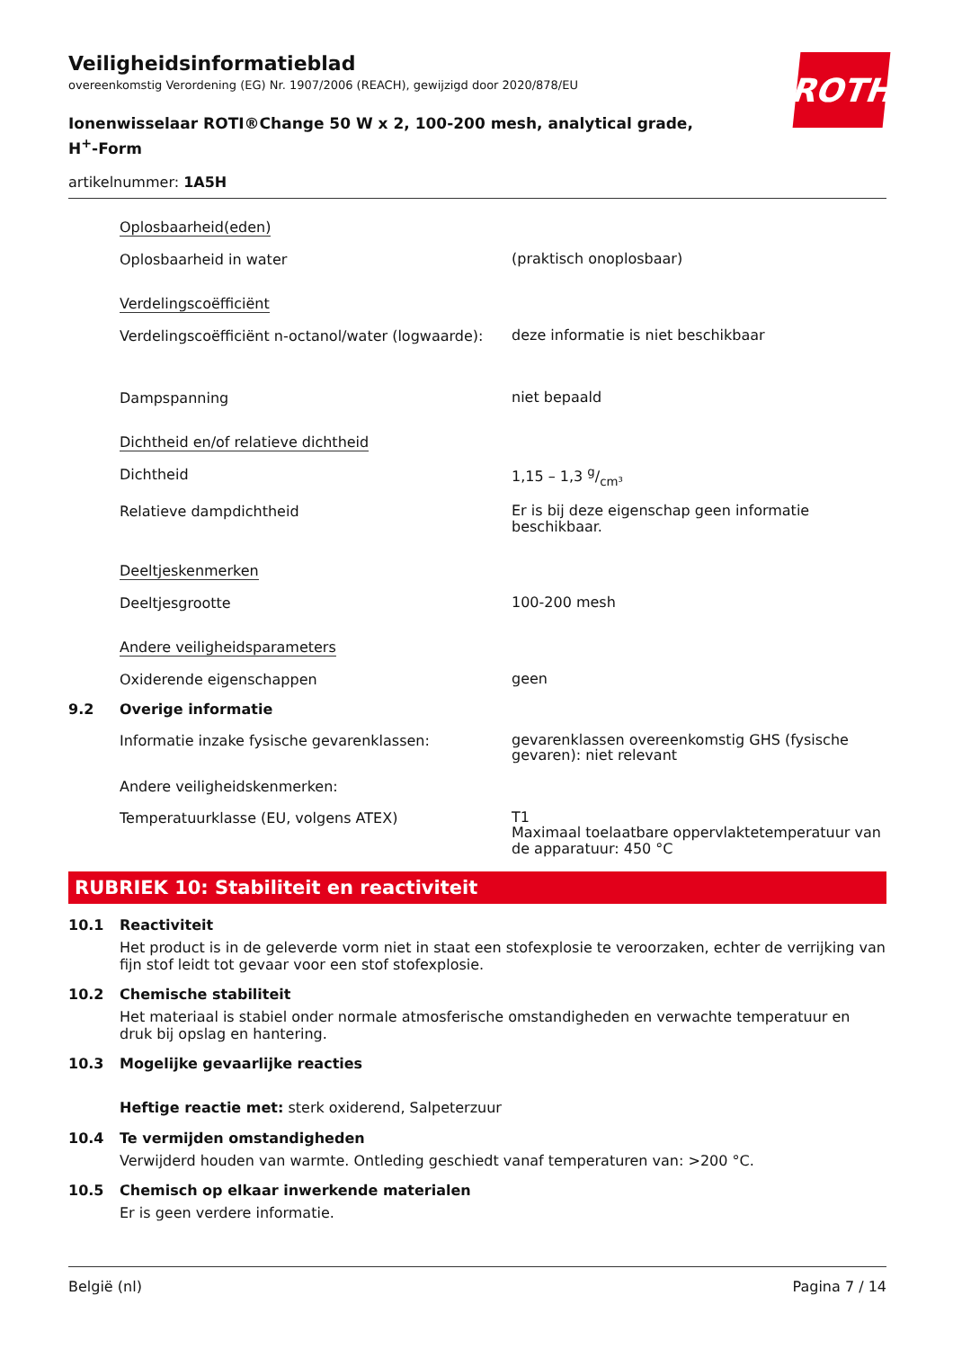ROTH
Veiligheidsinformatieblad
overeenkomstig Verordening (EG) Nr. 1907/2006 (REACH), gewijzigd door 2020/878/EU
Ionenwisselaar ROTI®Change 50 W x 2, 100-200 mesh, analytical grade, H<sup>+</sup>-Form
artikelnummer: 1A5H
Oplosbaarheid(eden)
Oplosbaarheid in water
(praktisch onoplosbaar)
Verdelingscoëfficiënt
Verdelingscoëfficiënt n-octanol/water (logwaarde):
deze informatie is niet beschikbaar
Dampspanning
niet bepaald
Dichtheid en/of relatieve dichtheid
Dichtheid
1,15 – 1,3 g/cm³
Relatieve dampdichtheid
Er is bij deze eigenschap geen informatie beschikbaar.
Deeltjeskenmerken
Deeltjesgrootte
100-200 mesh
Andere veiligheidsparameters
Oxiderende eigenschappen
geen
9.2 Overige informatie
Informatie inzake fysische gevarenklassen:
gevarenklassen overeenkomstig GHS (fysische gevaren): niet relevant
Andere veiligheidskenmerken:
Temperatuurklasse (EU, volgens ATEX)
T1
Maximaal toelaatbare oppervlaktetemperatuur van de apparatuur: 450 °C
RUBRIEK 10: Stabiliteit en reactiviteit
10.1 Reactiviteit
Het product is in de geleverde vorm niet in staat een stofexplosie te veroorzaken, echter de verrijking van fijn stof leidt tot gevaar voor een stof stofexplosie.
10.2 Chemische stabiliteit
Het materiaal is stabiel onder normale atmosferische omstandigheden en verwachte temperatuur en druk bij opslag en hantering.
10.3 Mogelijke gevaarlijke reacties
Heftige reactie met: sterk oxiderend, Salpeterzuur
10.4 Te vermijden omstandigheden
Verwijderd houden van warmte. Ontleding geschiedt vanaf temperaturen van: >200 °C.
10.5 Chemisch op elkaar inwerkende materialen
Er is geen verdere informatie.
België (nl) Pagina 7 / 14